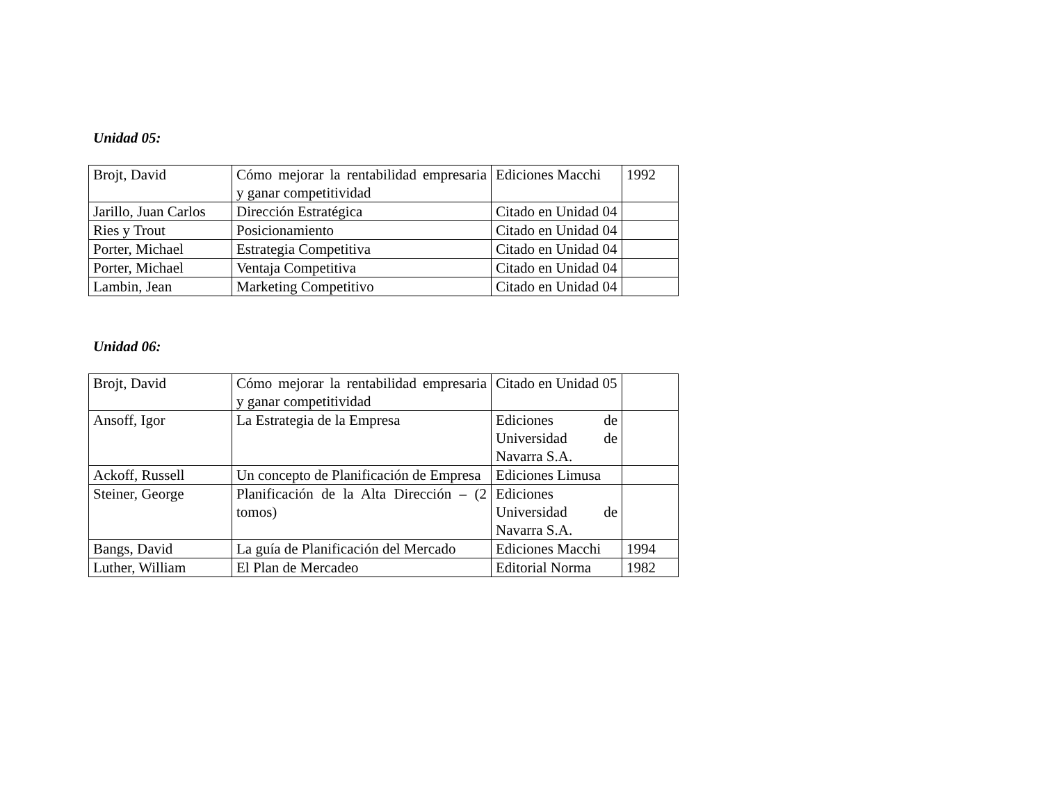Unidad 05:
| Brojt, David | Cómo mejorar la rentabilidad empresaria y ganar competitividad | Ediciones Macchi | 1992 |
| Jarillo, Juan Carlos | Dirección Estratégica | Citado en Unidad 04 | |
| Ries y Trout | Posicionamiento | Citado en Unidad 04 | |
| Porter, Michael | Estrategia Competitiva | Citado en Unidad 04 | |
| Porter, Michael | Ventaja Competitiva | Citado en Unidad 04 | |
| Lambin, Jean | Marketing Competitivo | Citado en Unidad 04 | |
Unidad 06:
| Brojt, David | Cómo mejorar la rentabilidad empresaria y ganar competitividad | Citado en Unidad 05 | |
| Ansoff, Igor | La Estrategia de la Empresa | Ediciones de Universidad de Navarra S.A. | |
| Ackoff, Russell | Un concepto de Planificación de Empresa | Ediciones Limusa | |
| Steiner, George | Planificación de la Alta Dirección – (2 tomos) | Ediciones Universidad de Navarra S.A. | |
| Bangs, David | La guía de Planificación del Mercado | Ediciones Macchi | 1994 |
| Luther, William | El Plan de Mercadeo | Editorial Norma | 1982 |